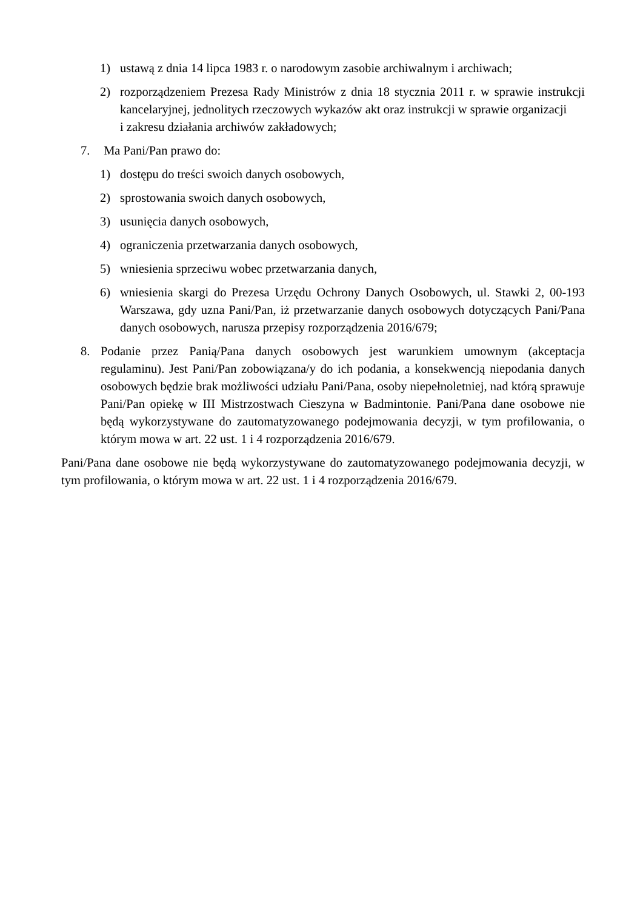1) ustawą z dnia 14 lipca 1983 r. o narodowym zasobie archiwalnym i archiwach;
2) rozporządzeniem Prezesa Rady Ministrów z dnia 18 stycznia 2011 r. w sprawie instrukcji kancelaryjnej, jednolitych rzeczowych wykazów akt oraz instrukcji w sprawie organizacji
i zakresu działania archiwów zakładowych;
7. Ma Pani/Pan prawo do:
1) dostępu do treści swoich danych osobowych,
2) sprostowania swoich danych osobowych,
3) usunięcia danych osobowych,
4) ograniczenia przetwarzania danych osobowych,
5) wniesienia sprzeciwu wobec przetwarzania danych,
6) wniesienia skargi do Prezesa Urzędu Ochrony Danych Osobowych, ul. Stawki 2, 00-193 Warszawa, gdy uzna Pani/Pan, iż przetwarzanie danych osobowych dotyczących Pani/Pana danych osobowych, narusza przepisy rozporządzenia 2016/679;
8. Podanie przez Panią/Pana danych osobowych jest warunkiem umownym (akceptacja regulaminu). Jest Pani/Pan zobowiązana/y do ich podania, a konsekwencją niepodania danych osobowych będzie brak możliwości udziału Pani/Pana, osoby niepełnoletniej, nad którą sprawuje Pani/Pan opiekę w III Mistrzostwach Cieszyna w Badmintonie. Pani/Pana dane osobowe nie będą wykorzystywane do zautomatyzowanego podejmowania decyzji, w tym profilowania, o którym mowa w art. 22 ust. 1 i 4 rozporządzenia 2016/679.
Pani/Pana dane osobowe nie będą wykorzystywane do zautomatyzowanego podejmowania decyzji, w tym profilowania, o którym mowa w art. 22 ust. 1 i 4 rozporządzenia 2016/679.